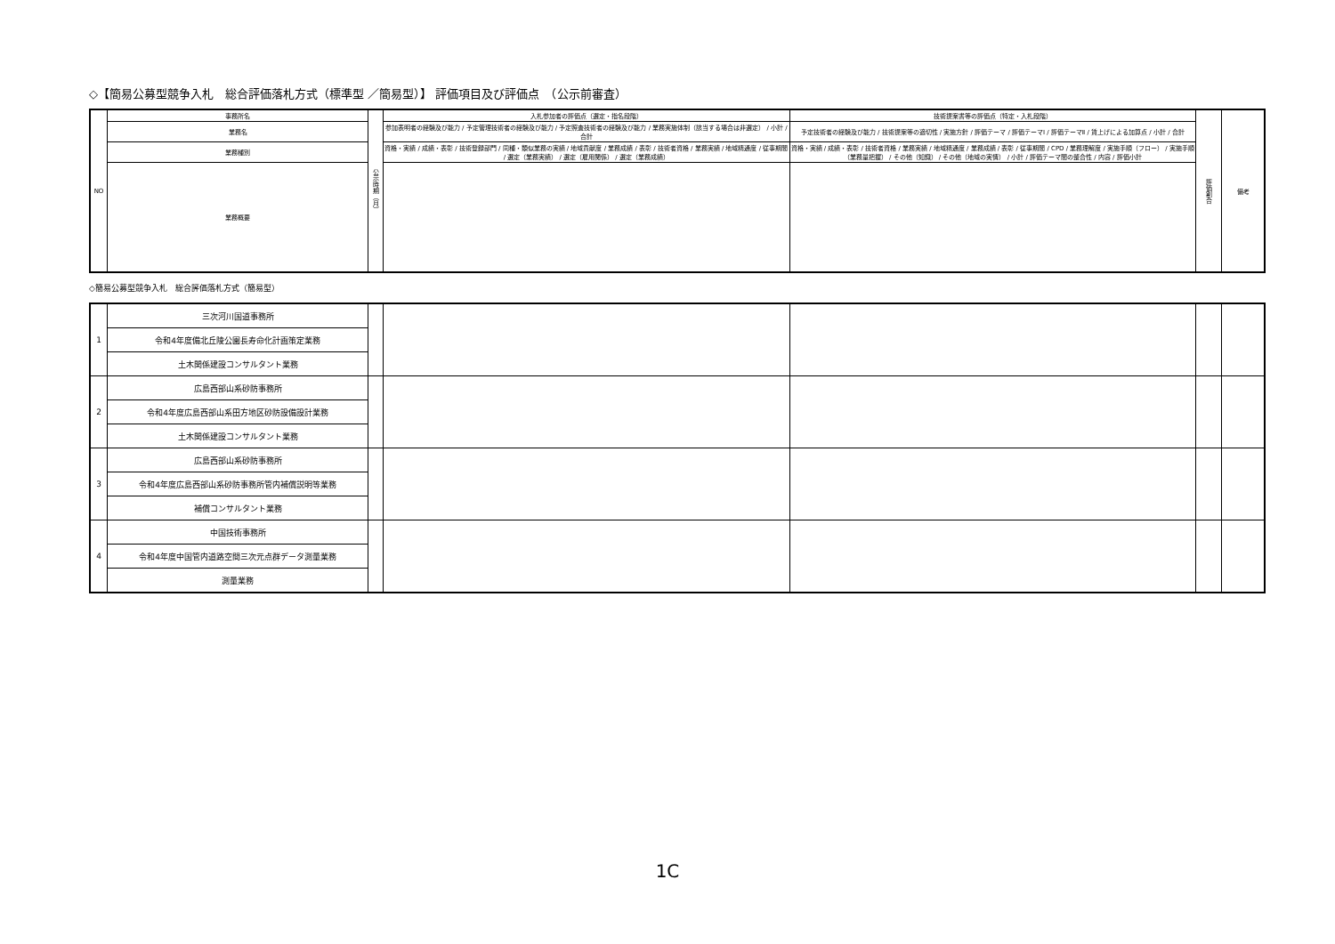◇【簡易公募型競争入札　総合評価落札方式（標準型 ／簡易型）】 評価項目及び評価点　（公示前審査）
| NO | 事務所名 | 公示時期（月） | 入札参加者の評価点（選定・指名段階） | 技術提案書等の評価点（特定・入札段階） | 評価割合 | 備考 |
| --- | --- | --- | --- | --- | --- | --- |
| | 業務名 | | 参加表明者の経験及び能力 / 予定管理技術者の経験及び能力 / 予定照査技術者の経験及び能力 / 業務実施体制（該当する場合は非選定） / 小計 / 合計 | 予定技術者の経験及び能力 / 技術提案等の適切性 / 実施方針 / 評価テーマ / 評価テーマⅠ / 評価テーマⅡ / 賃上げによる加算点 / 小計 / 合計 | | |
| | 業務種別 | | 資格・実績 / 成績・表彰 / 技術登録部門 / 同種・類似業務の実績 / 地域貢献度 / 業務成績 / 表彰 / 技術者資格 / 業務実績 / 地域精通度 / 従事期間 / 選定（業務実績） / 選定（雇用関係） / 選定（業務成績） | 資格・実績 / 成績・表彰 / 技術者資格 / 業務実績 / 地域精通度 / 業務成績 / 表彰 / 従事期間 / CPD / 業務理解度 / 実施手順（フロー） / 実施手順（業務量把握） / その他（知識） / その他（地域の実情） / 小計 / 評価テーマ間の整合性 / 内容 / 評価小計 | | |
| | 業務概要 | | | | | |
◇簡易公募型競争入札　総合評価落札方式（簡易型）
| 1 | 三次河川国道事務所 | | | | | |
| | 令和4年度備北丘陵公園長寿命化計画策定業務 | | | | | |
| | 土木関係建設コンサルタント業務 | | | | | |
| 2 | 広島西部山系砂防事務所 | | | | | |
| | 令和4年度広島西部山系田方地区砂防設備設計業務 | | | | | |
| | 土木関係建設コンサルタント業務 | | | | | |
| 3 | 広島西部山系砂防事務所 | | | | | |
| | 令和4年度広島西部山系砂防事務所管内補償説明等業務 | | | | | |
| | 補償コンサルタント業務 | | | | | |
| 4 | 中国技術事務所 | | | | | |
| | 令和4年度中国管内道路空間三次元点群データ測量業務 | | | | | |
| | 測量業務 | | | | | |
1C